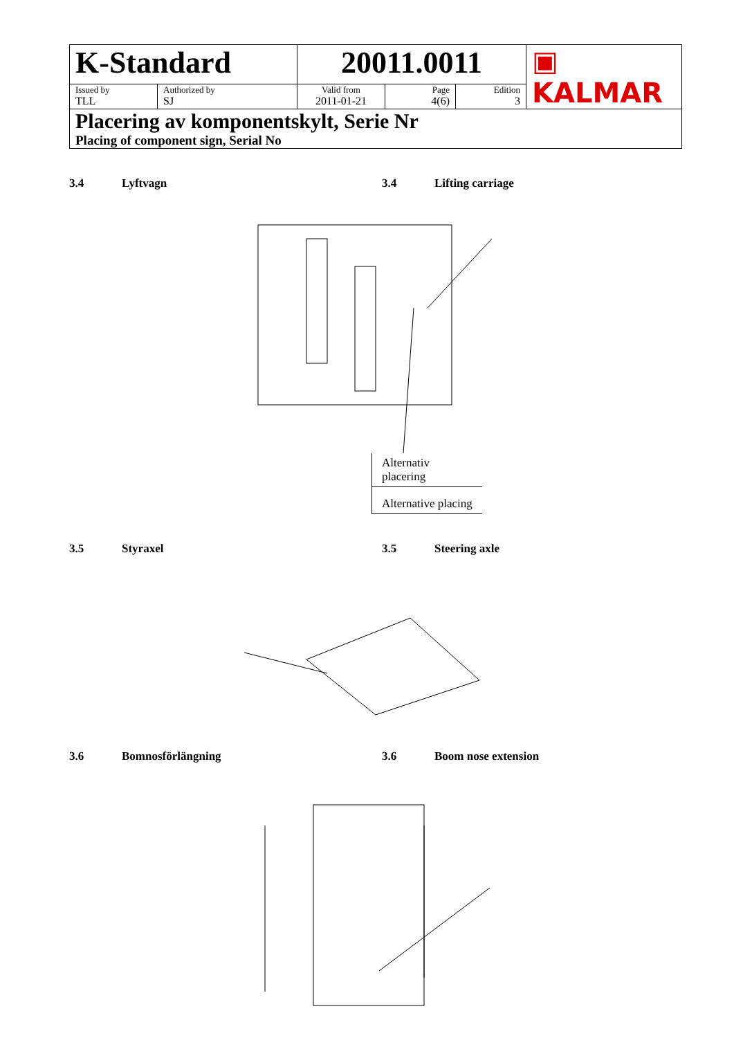| K-Standard | | 20011.0011 | | | ▣ KALMAR |
| Issued by TLL | Authorized by SJ | Valid from 2011-01-21 | Page 4(6) | Edition 3 | |
| Placering av komponentskylt, Serie Nr Placing of component sign, Serial No | | | | | |
3.4 Lyftvagn 3.4 Lifting carriage
Alternativ placering
Alternative placing
3.5 Styraxel 3.5 Steering axle
3.6 Bomnosförlängning 3.6 Boom nose extension